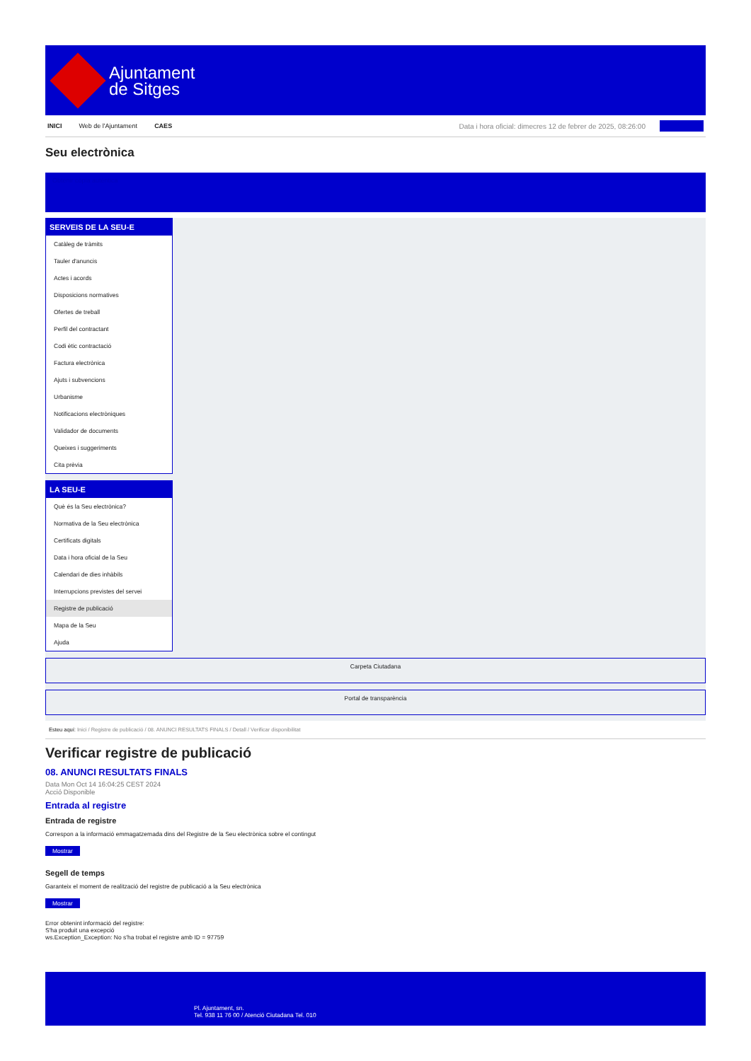Ajuntament
de Sitges
INICI Web de l'Ajuntament CAES Data i hora oficial: dimecres 12 de febrer de 2025, 08:26:00
Seu electrònica
Obtenir còpia autèntica
SERVEIS DE LA SEU-E
Catàleg de tràmits
Tauler d'anuncis
Actes i acords
Disposicions normatives
Ofertes de treball
Perfil del contractant
Codi ètic contractació
Factura electrònica
Ajuts i subvencions
Urbanisme
Notificacions electròniques
Validador de documents
Queixes i suggeriments
Cita prèvia
LA SEU-E
Què és la Seu electrònica?
Normativa de la Seu electrònica
Certificats digitals
Data i hora oficial de la Seu
Calendari de dies inhàbils
Interrupcions previstes del servei
Registre de publicació
Mapa de la Seu
Ajuda
Carpeta Ciutadana
Portal de transparència
Esteu aquí: Inici / Registre de publicació / 08. ANUNCI RESULTATS FINALS / Detall / Verificar disponibilitat
Verificar registre de publicació
08. ANUNCI RESULTATS FINALS
Data Mon Oct 14 16:04:25 CEST 2024
Acció Disponible
Entrada al registre
Entrada de registre
Correspon a la informació emmagatzemada dins del Registre de la Seu electrònica sobre el contingut
Mostrar
Segell de temps
Garanteix el moment de realització del registre de publicació a la Seu electrònica
Mostrar
Error obtenint informació del registre:
S'ha produit una excepció
ws.Exception_Exception: No s'ha trobat el registre amb ID = 97759
Pl. Ajuntament, sn.
Tel. 938 11 76 00 / Atenció Ciutadana Tel. 010